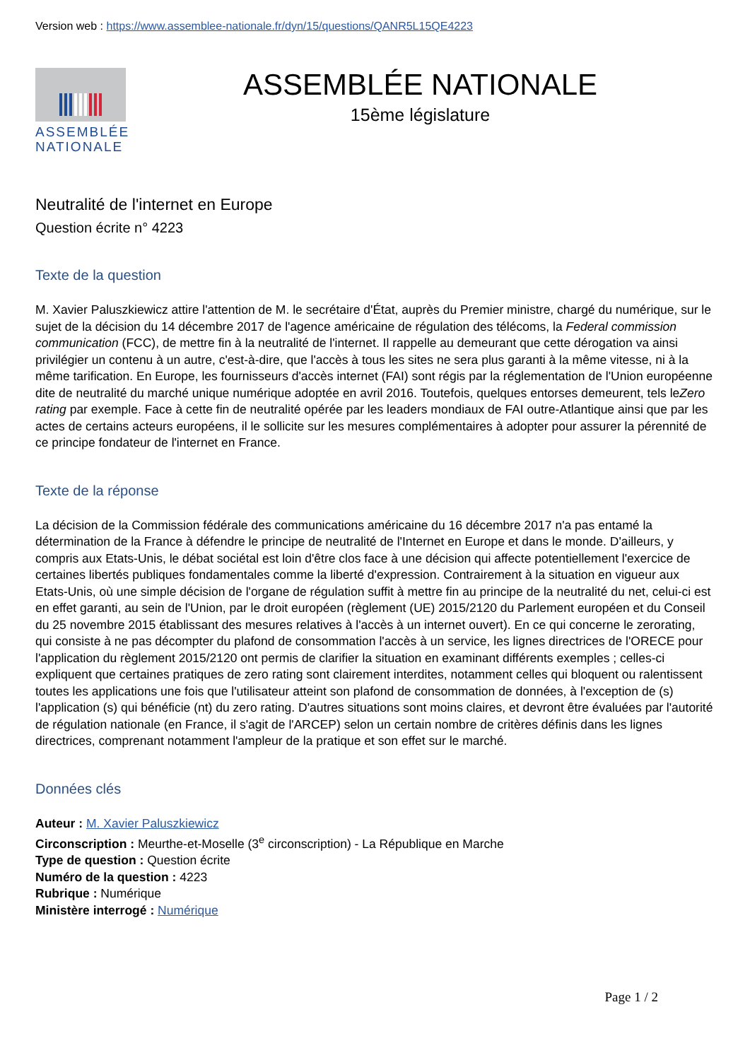Version web : https://www.assemblee-nationale.fr/dyn/15/questions/QANR5L15QE4223
ASSEMBLÉE
NATIONALE
ASSEMBLÉE NATIONALE
15ème législature
Neutralité de l'internet en Europe
Question écrite n° 4223
Texte de la question
M. Xavier Paluszkiewicz attire l'attention de M. le secrétaire d'État, auprès du Premier ministre, chargé du numérique, sur le sujet de la décision du 14 décembre 2017 de l'agence américaine de régulation des télécoms, la Federal commission communication (FCC), de mettre fin à la neutralité de l'internet. Il rappelle au demeurant que cette dérogation va ainsi privilégier un contenu à un autre, c'est-à-dire, que l'accès à tous les sites ne sera plus garanti à la même vitesse, ni à la même tarification. En Europe, les fournisseurs d'accès internet (FAI) sont régis par la réglementation de l'Union européenne dite de neutralité du marché unique numérique adoptée en avril 2016. Toutefois, quelques entorses demeurent, tels leZero rating par exemple. Face à cette fin de neutralité opérée par les leaders mondiaux de FAI outre-Atlantique ainsi que par les actes de certains acteurs européens, il le sollicite sur les mesures complémentaires à adopter pour assurer la pérennité de ce principe fondateur de l'internet en France.
Texte de la réponse
La décision de la Commission fédérale des communications américaine du 16 décembre 2017 n'a pas entamé la détermination de la France à défendre le principe de neutralité de l'Internet en Europe et dans le monde. D'ailleurs, y compris aux Etats-Unis, le débat sociétal est loin d'être clos face à une décision qui affecte potentiellement l'exercice de certaines libertés publiques fondamentales comme la liberté d'expression. Contrairement à la situation en vigueur aux Etats-Unis, où une simple décision de l'organe de régulation suffit à mettre fin au principe de la neutralité du net, celui-ci est en effet garanti, au sein de l'Union, par le droit européen (règlement (UE) 2015/2120 du Parlement européen et du Conseil du 25 novembre 2015 établissant des mesures relatives à l'accès à un internet ouvert). En ce qui concerne le zerorating, qui consiste à ne pas décompter du plafond de consommation l'accès à un service, les lignes directrices de l'ORECE pour l'application du règlement 2015/2120 ont permis de clarifier la situation en examinant différents exemples ; celles-ci expliquent que certaines pratiques de zero rating sont clairement interdites, notamment celles qui bloquent ou ralentissent toutes les applications une fois que l'utilisateur atteint son plafond de consommation de données, à l'exception de (s) l'application (s) qui bénéficie (nt) du zero rating. D'autres situations sont moins claires, et devront être évaluées par l'autorité de régulation nationale (en France, il s'agit de l'ARCEP) selon un certain nombre de critères définis dans les lignes directrices, comprenant notamment l'ampleur de la pratique et son effet sur le marché.
Données clés
Auteur : M. Xavier Paluszkiewicz
Circonscription : Meurthe-et-Moselle (3<sup>e</sup> circonscription) - La République en Marche
Type de question : Question écrite
Numéro de la question : 4223
Rubrique : Numérique
Ministère interrogé : Numérique
Page 1 / 2